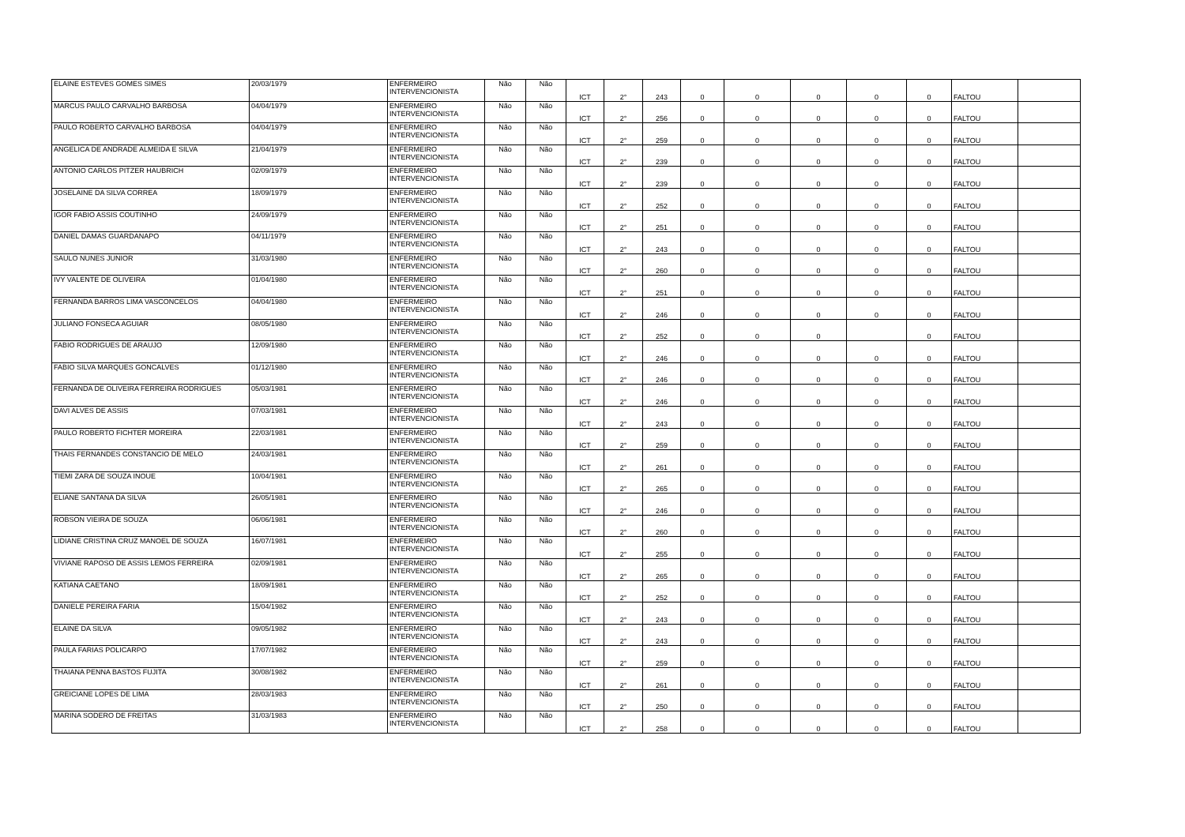| ELAINE ESTEVES GOMES SIMES | 20/03/1979 | ENFERMEIRO INTERVENCIONISTA | Não | Não | ICT | 2° | 243 | 0 | 0 | 0 | 0 | 0 | FALTOU | |
| MARCUS PAULO CARVALHO BARBOSA | 04/04/1979 | ENFERMEIRO INTERVENCIONISTA | Não | Não | ICT | 2° | 256 | 0 | 0 | 0 | 0 | 0 | FALTOU | |
| PAULO ROBERTO CARVALHO BARBOSA | 04/04/1979 | ENFERMEIRO INTERVENCIONISTA | Não | Não | ICT | 2° | 259 | 0 | 0 | 0 | 0 | 0 | FALTOU | |
| ANGELICA DE ANDRADE ALMEIDA E SILVA | 21/04/1979 | ENFERMEIRO INTERVENCIONISTA | Não | Não | ICT | 2° | 239 | 0 | 0 | 0 | 0 | 0 | FALTOU | |
| ANTONIO CARLOS PITZER HAUBRICH | 02/09/1979 | ENFERMEIRO INTERVENCIONISTA | Não | Não | ICT | 2° | 239 | 0 | 0 | 0 | 0 | 0 | FALTOU | |
| JOSELAINE DA SILVA CORREA | 18/09/1979 | ENFERMEIRO INTERVENCIONISTA | Não | Não | ICT | 2° | 252 | 0 | 0 | 0 | 0 | 0 | FALTOU | |
| IGOR FABIO ASSIS COUTINHO | 24/09/1979 | ENFERMEIRO INTERVENCIONISTA | Não | Não | ICT | 2° | 251 | 0 | 0 | 0 | 0 | 0 | FALTOU | |
| DANIEL DAMAS GUARDANAPO | 04/11/1979 | ENFERMEIRO INTERVENCIONISTA | Não | Não | ICT | 2° | 243 | 0 | 0 | 0 | 0 | 0 | FALTOU | |
| SAULO NUNES JUNIOR | 31/03/1980 | ENFERMEIRO INTERVENCIONISTA | Não | Não | ICT | 2° | 260 | 0 | 0 | 0 | 0 | 0 | FALTOU | |
| IVY VALENTE DE OLIVEIRA | 01/04/1980 | ENFERMEIRO INTERVENCIONISTA | Não | Não | ICT | 2° | 251 | 0 | 0 | 0 | 0 | 0 | FALTOU | |
| FERNANDA BARROS LIMA VASCONCELOS | 04/04/1980 | ENFERMEIRO INTERVENCIONISTA | Não | Não | ICT | 2° | 246 | 0 | 0 | 0 | 0 | 0 | FALTOU | |
| JULIANO FONSECA AGUIAR | 08/05/1980 | ENFERMEIRO INTERVENCIONISTA | Não | Não | ICT | 2° | 252 | 0 | 0 | 0 | | 0 | FALTOU | |
| FABIO RODRIGUES DE ARAUJO | 12/09/1980 | ENFERMEIRO INTERVENCIONISTA | Não | Não | ICT | 2° | 246 | 0 | 0 | 0 | 0 | 0 | FALTOU | |
| FABIO SILVA MARQUES GONCALVES | 01/12/1980 | ENFERMEIRO INTERVENCIONISTA | Não | Não | ICT | 2° | 246 | 0 | 0 | 0 | 0 | 0 | FALTOU | |
| FERNANDA DE OLIVEIRA FERREIRA RODRIGUES | 05/03/1981 | ENFERMEIRO INTERVENCIONISTA | Não | Não | ICT | 2° | 246 | 0 | 0 | 0 | 0 | 0 | FALTOU | |
| DAVI ALVES DE ASSIS | 07/03/1981 | ENFERMEIRO INTERVENCIONISTA | Não | Não | ICT | 2° | 243 | 0 | 0 | 0 | 0 | 0 | FALTOU | |
| PAULO ROBERTO FICHTER MOREIRA | 22/03/1981 | ENFERMEIRO INTERVENCIONISTA | Não | Não | ICT | 2° | 259 | 0 | 0 | 0 | 0 | 0 | FALTOU | |
| THAIS FERNANDES CONSTANCIO DE MELO | 24/03/1981 | ENFERMEIRO INTERVENCIONISTA | Não | Não | ICT | 2° | 261 | 0 | 0 | 0 | 0 | 0 | FALTOU | |
| TIEMI ZARA DE SOUZA INOUE | 10/04/1981 | ENFERMEIRO INTERVENCIONISTA | Não | Não | ICT | 2° | 265 | 0 | 0 | 0 | 0 | 0 | FALTOU | |
| ELIANE SANTANA DA SILVA | 26/05/1981 | ENFERMEIRO INTERVENCIONISTA | Não | Não | ICT | 2° | 246 | 0 | 0 | 0 | 0 | 0 | FALTOU | |
| ROBSON VIEIRA DE SOUZA | 06/06/1981 | ENFERMEIRO INTERVENCIONISTA | Não | Não | ICT | 2° | 260 | 0 | 0 | 0 | 0 | 0 | FALTOU | |
| LIDIANE CRISTINA CRUZ MANOEL DE SOUZA | 16/07/1981 | ENFERMEIRO INTERVENCIONISTA | Não | Não | ICT | 2° | 255 | 0 | 0 | 0 | 0 | 0 | FALTOU | |
| VIVIANE RAPOSO DE ASSIS LEMOS FERREIRA | 02/09/1981 | ENFERMEIRO INTERVENCIONISTA | Não | Não | ICT | 2° | 265 | 0 | 0 | 0 | 0 | 0 | FALTOU | |
| KATIANA CAETANO | 18/09/1981 | ENFERMEIRO INTERVENCIONISTA | Não | Não | ICT | 2° | 252 | 0 | 0 | 0 | 0 | 0 | FALTOU | |
| DANIELE PEREIRA FARIA | 15/04/1982 | ENFERMEIRO INTERVENCIONISTA | Não | Não | ICT | 2° | 243 | 0 | 0 | 0 | 0 | 0 | FALTOU | |
| ELAINE DA SILVA | 09/05/1982 | ENFERMEIRO INTERVENCIONISTA | Não | Não | ICT | 2° | 243 | 0 | 0 | 0 | 0 | 0 | FALTOU | |
| PAULA FARIAS POLICARPO | 17/07/1982 | ENFERMEIRO INTERVENCIONISTA | Não | Não | ICT | 2° | 259 | 0 | 0 | 0 | 0 | 0 | FALTOU | |
| THAIANA PENNA BASTOS FUJITA | 30/08/1982 | ENFERMEIRO INTERVENCIONISTA | Não | Não | ICT | 2° | 261 | 0 | 0 | 0 | 0 | 0 | FALTOU | |
| GREICIANE LOPES DE LIMA | 28/03/1983 | ENFERMEIRO INTERVENCIONISTA | Não | Não | ICT | 2° | 250 | 0 | 0 | 0 | 0 | 0 | FALTOU | |
| MARINA SODERO DE FREITAS | 31/03/1983 | ENFERMEIRO INTERVENCIONISTA | Não | Não | ICT | 2° | 258 | 0 | 0 | 0 | 0 | 0 | FALTOU | |